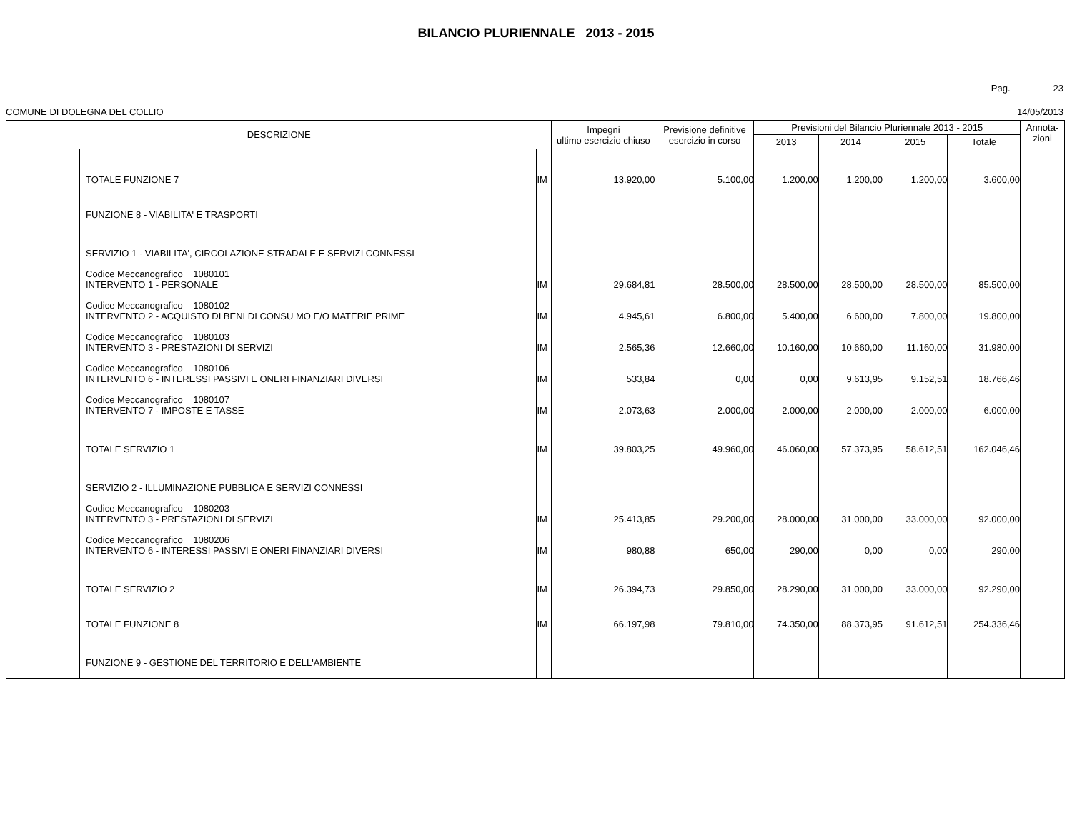BILANCIO PLURIENNALE 2013 - 2015
Pag. 23
COMUNE DI DOLEGNA DEL COLLIO 14/05/2013
| DESCRIZIONE | | | Impegni ultimo esercizio chiuso | Previsione definitive esercizio in corso | Previsioni del Bilancio Pluriennale 2013 - 2015 | | | | Annota- zioni |
| --- | --- | --- | --- | --- | --- | --- | --- | --- | --- |
| | | | | | 2013 | 2014 | 2015 | Totale | |
| | TOTALE FUNZIONE 7 | IM | 13.920,00 | 5.100,00 | 1.200,00 | 1.200,00 | 1.200,00 | 3.600,00 | |
| | FUNZIONE 8 - VIABILITA' E TRASPORTI | | | | | | | | |
| | SERVIZIO 1 - VIABILITA', CIRCOLAZIONE STRADALE E SERVIZI CONNESSI | | | | | | | | |
| | Codice Meccanografico 1080101 INTERVENTO 1 - PERSONALE | IM | 29.684,81 | 28.500,00 | 28.500,00 | 28.500,00 | 28.500,00 | 85.500,00 | |
| | Codice Meccanografico 1080102 INTERVENTO 2 - ACQUISTO DI BENI DI CONSU MO E/O MATERIE PRIME | IM | 4.945,61 | 6.800,00 | 5.400,00 | 6.600,00 | 7.800,00 | 19.800,00 | |
| | Codice Meccanografico 1080103 INTERVENTO 3 - PRESTAZIONI DI SERVIZI | IM | 2.565,36 | 12.660,00 | 10.160,00 | 10.660,00 | 11.160,00 | 31.980,00 | |
| | Codice Meccanografico 1080106 INTERVENTO 6 - INTERESSI PASSIVI E ONERI FINANZIARI DIVERSI | IM | 533,84 | 0,00 | 0,00 | 9.613,95 | 9.152,51 | 18.766,46 | |
| | Codice Meccanografico 1080107 INTERVENTO 7 - IMPOSTE E TASSE | IM | 2.073,63 | 2.000,00 | 2.000,00 | 2.000,00 | 2.000,00 | 6.000,00 | |
| | TOTALE SERVIZIO 1 | IM | 39.803,25 | 49.960,00 | 46.060,00 | 57.373,95 | 58.612,51 | 162.046,46 | |
| | SERVIZIO 2 - ILLUMINAZIONE PUBBLICA E SERVIZI CONNESSI | | | | | | | | |
| | Codice Meccanografico 1080203 INTERVENTO 3 - PRESTAZIONI DI SERVIZI | IM | 25.413,85 | 29.200,00 | 28.000,00 | 31.000,00 | 33.000,00 | 92.000,00 | |
| | Codice Meccanografico 1080206 INTERVENTO 6 - INTERESSI PASSIVI E ONERI FINANZIARI DIVERSI | IM | 980,88 | 650,00 | 290,00 | 0,00 | 0,00 | 290,00 | |
| | TOTALE SERVIZIO 2 | IM | 26.394,73 | 29.850,00 | 28.290,00 | 31.000,00 | 33.000,00 | 92.290,00 | |
| | TOTALE FUNZIONE 8 | IM | 66.197,98 | 79.810,00 | 74.350,00 | 88.373,95 | 91.612,51 | 254.336,46 | |
| | FUNZIONE 9 - GESTIONE DEL TERRITORIO E DELL'AMBIENTE | | | | | | | | |